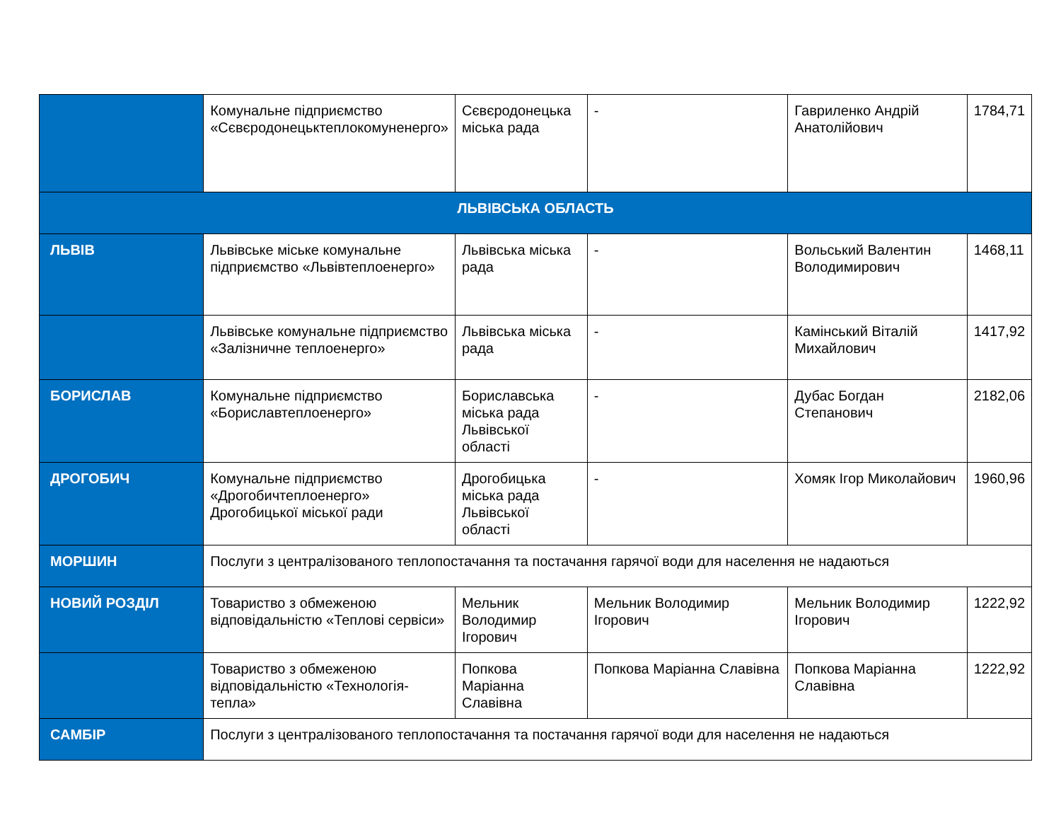| | Комунальне підприємство «Сєвєродонецьктеплокомуненерго» | Сєвєродонецька міська рада | - | Гавриленко Андрій Анатолійович | 1784,71 |
| ЛЬВІВСЬКА ОБЛАСТЬ | | | | | |
| ЛЬВІВ | Львівське міське комунальне підприємство «Львівтеплоенерго» | Львівська міська рада | - | Вольський Валентин Володимирович | 1468,11 |
| | Львівське комунальне підприємство «Залізничне теплоенерго» | Львівська міська рада | - | Камінський Віталій Михайлович | 1417,92 |
| БОРИСЛАВ | Комунальне підприємство «Бориславтеплоенерго» | Бориславська міська рада Львівської області | - | Дубас Богдан Степанович | 2182,06 |
| ДРОГОБИЧ | Комунальне підприємство «Дрогобичтеплоенерго» Дрогобицької міської ради | Дрогобицька міська рада Львівської області | - | Хомяк Ігор Миколайович | 1960,96 |
| МОРШИН | Послуги з централізованого теплопостачання та постачання гарячої води для населення не надаються | | | | |
| НОВИЙ РОЗДІЛ | Товариство з обмеженою відповідальністю «Теплові сервіси» | Мельник Володимир Ігорович | Мельник Володимир Ігорович | Мельник Володимир Ігорович | 1222,92 |
| | Товариство з обмеженою відповідальністю «Технологія-тепла» | Попкова Маріанна Славівна | Попкова Маріанна Славівна | Попкова Маріанна Славівна | 1222,92 |
| САМБІР | Послуги з централізованого теплопостачання та постачання гарячої води для населення не надаються | | | | |